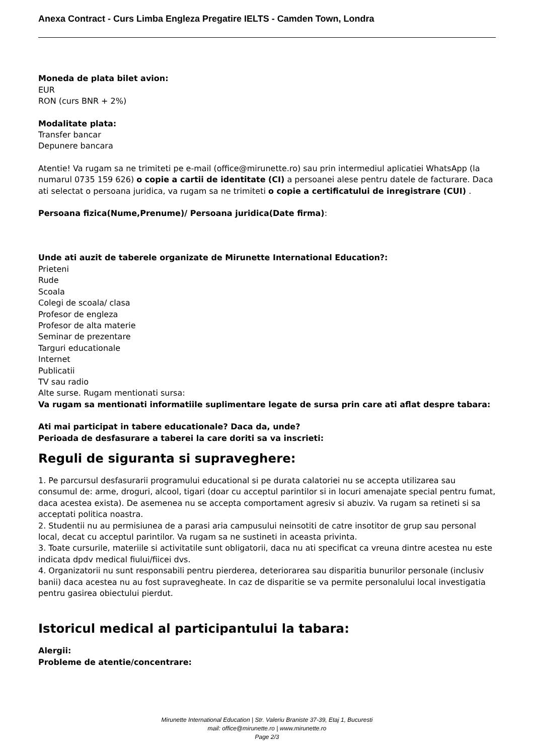Anexa Contract - Curs Limba Engleza Pregatire IELTS - Camden Town, Londra
Moneda de plata bilet avion:
EUR
RON (curs BNR + 2%)
Modalitate plata:
Transfer bancar
Depunere bancara
Atentie! Va rugam sa ne trimiteti pe e-mail (office@mirunette.ro) sau prin intermediul aplicatiei WhatsApp (la numarul 0735 159 626) o copie a cartii de identitate (CI) a persoanei alese pentru datele de facturare. Daca ati selectat o persoana juridica, va rugam sa ne trimiteti o copie a certificatului de inregistrare (CUI) .
Persoana fizica(Nume,Prenume)/ Persoana juridica(Date firma):
Unde ati auzit de taberele organizate de Mirunette International Education?:
Prieteni
Rude
Scoala
Colegi de scoala/ clasa
Profesor de engleza
Profesor de alta materie
Seminar de prezentare
Targuri educationale
Internet
Publicatii
TV sau radio
Alte surse. Rugam mentionati sursa:
Va rugam sa mentionati informatiile suplimentare legate de sursa prin care ati aflat despre tabara:
Ati mai participat in tabere educationale? Daca da, unde?
Perioada de desfasurare a taberei la care doriti sa va inscrieti:
Reguli de siguranta si supraveghere:
1. Pe parcursul desfasurarii programului educational si pe durata calatoriei nu se accepta utilizarea sau consumul de: arme, droguri, alcool, tigari (doar cu acceptul parintilor si in locuri amenajate special pentru fumat, daca acestea exista). De asemenea nu se accepta comportament agresiv si abuziv. Va rugam sa retineti si sa acceptati politica noastra.
2. Studentii nu au permisiunea de a parasi aria campusului neinsotiti de catre insotitor de grup sau personal local, decat cu acceptul parintilor. Va rugam sa ne sustineti in aceasta privinta.
3. Toate cursurile, materiile si activitatile sunt obligatorii, daca nu ati specificat ca vreuna dintre acestea nu este indicata dpdv medical fiului/fiicei dvs.
4. Organizatorii nu sunt responsabili pentru pierderea, deteriorarea sau disparitia bunurilor personale (inclusiv banii) daca acestea nu au fost supravegheate. In caz de disparitie se va permite personalului local investigatia pentru gasirea obiectului pierdut.
Istoricul medical al participantului la tabara:
Alergii:
Probleme de atentie/concentrare:
Mirunette International Education | Str. Valeriu Braniste 37-39, Etaj 1, Bucuresti
mail: office@mirunette.ro | www.mirunette.ro
Page 2/3